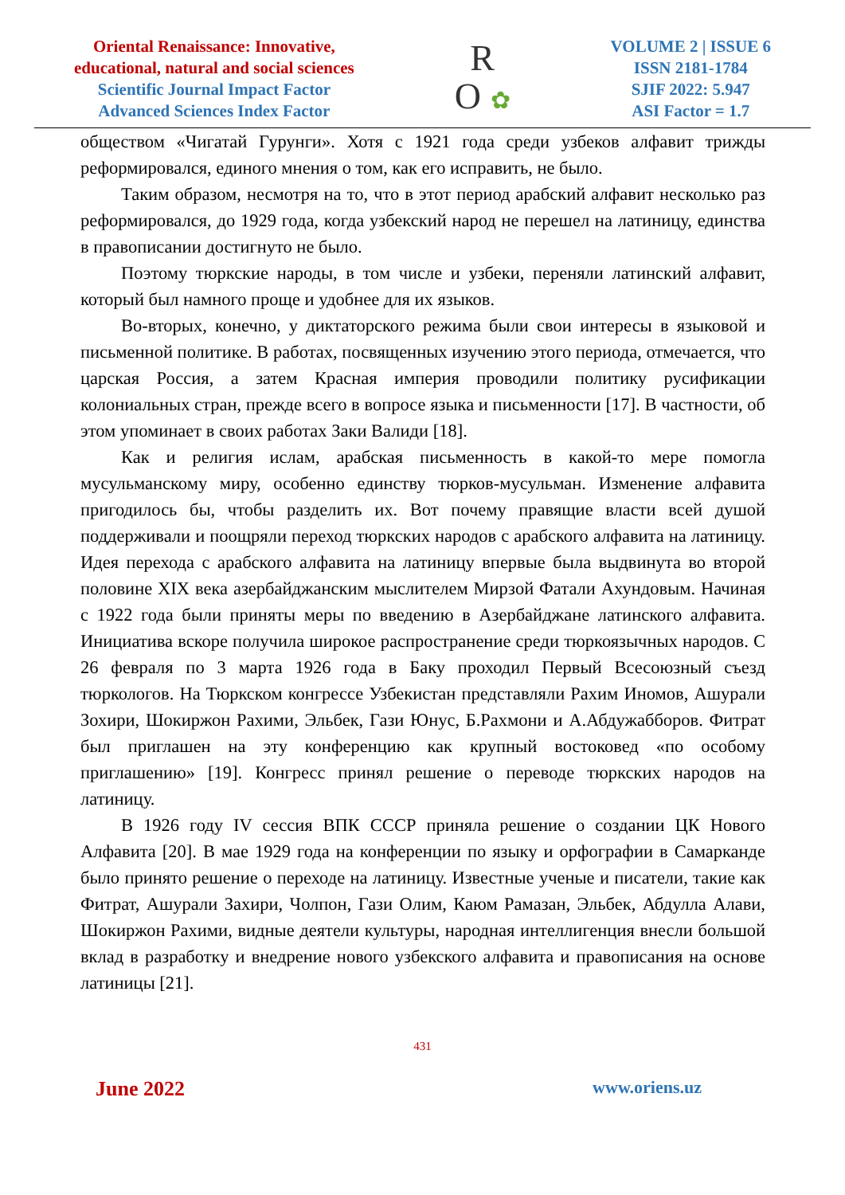Oriental Renaissance: Innovative,
educational, natural and social sciences
Scientific Journal Impact Factor
Advanced Sciences Index Factor
R
O ✿
VOLUME 2 | ISSUE 6
ISSN 2181-1784
SJIF 2022: 5.947
ASI Factor = 1.7
обществом «Чигатай Гурунги». Хотя с 1921 года среди узбеков алфавит трижды реформировался, единого мнения о том, как его исправить, не было.
Таким образом, несмотря на то, что в этот период арабский алфавит несколько раз реформировался, до 1929 года, когда узбекский народ не перешел на латиницу, единства в правописании достигнуто не было.
Поэтому тюркские народы, в том числе и узбеки, переняли латинский алфавит, который был намного проще и удобнее для их языков.
Во-вторых, конечно, у диктаторского режима были свои интересы в языковой и письменной политике. В работах, посвященных изучению этого периода, отмечается, что царская Россия, а затем Красная империя проводили политику русификации колониальных стран, прежде всего в вопросе языка и письменности [17]. В частности, об этом упоминает в своих работах Заки Валиди [18].
Как и религия ислам, арабская письменность в какой-то мере помогла мусульманскому миру, особенно единству тюрков-мусульман. Изменение алфавита пригодилось бы, чтобы разделить их. Вот почему правящие власти всей душой поддерживали и поощряли переход тюркских народов с арабского алфавита на латиницу. Идея перехода с арабского алфавита на латиницу впервые была выдвинута во второй половине XIX века азербайджанским мыслителем Мирзой Фатали Ахундовым. Начиная с 1922 года были приняты меры по введению в Азербайджане латинского алфавита. Инициатива вскоре получила широкое распространение среди тюркоязычных народов. С 26 февраля по 3 марта 1926 года в Баку проходил Первый Всесоюзный съезд тюркологов. На Тюркском конгрессе Узбекистан представляли Рахим Иномов, Ашурали Зохири, Шокиржон Рахими, Эльбек, Гази Юнус, Б.Рахмони и А.Абдужабборов. Фитрат был приглашен на эту конференцию как крупный востоковед «по особому приглашению» [19]. Конгресс принял решение о переводе тюркских народов на латиницу.
В 1926 году IV сессия ВПК СССР приняла решение о создании ЦК Нового Алфавита [20]. В мае 1929 года на конференции по языку и орфографии в Самарканде было принято решение о переходе на латиницу. Известные ученые и писатели, такие как Фитрат, Ашурали Захири, Чолпон, Гази Олим, Каюм Рамазан, Эльбек, Абдулла Алави, Шокиржон Рахими, видные деятели культуры, народная интеллигенция внесли большой вклад в разработку и внедрение нового узбекского алфавита и правописания на основе латиницы [21].
431
June 2022 www.oriens.uz